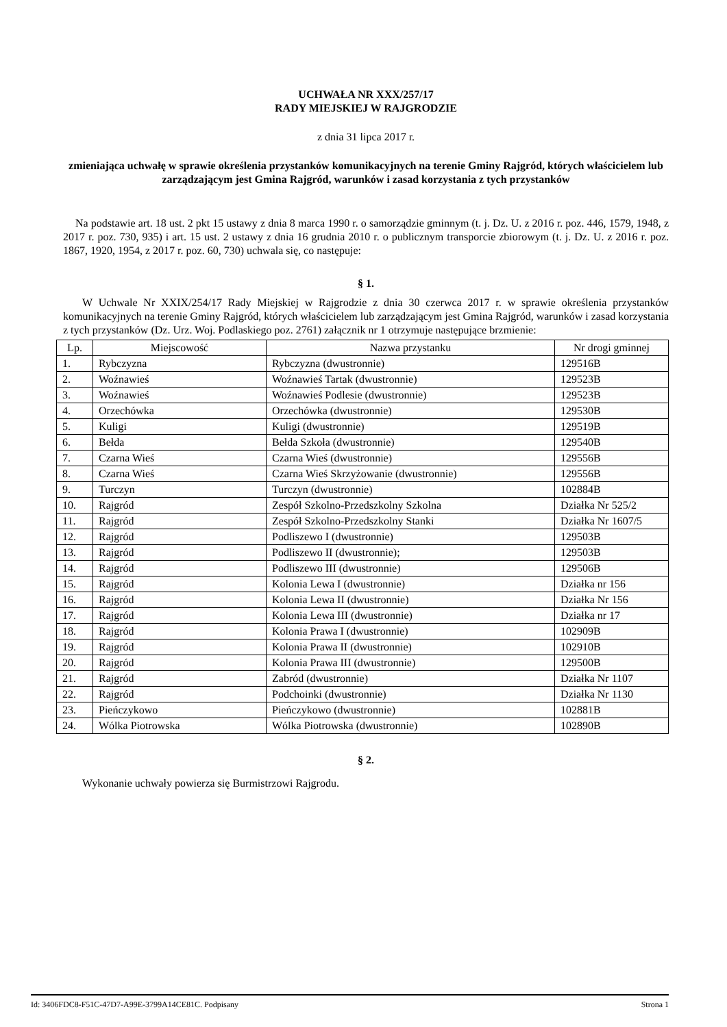UCHWAŁA NR XXX/257/17
RADY MIEJSKIEJ W RAJGRODZIE
z dnia 31 lipca 2017 r.
zmieniająca uchwałę w sprawie określenia przystanków komunikacyjnych na terenie Gminy Rajgród, których właścicielem lub zarządzającym jest Gmina Rajgród, warunków i zasad korzystania z tych przystanków
Na podstawie art. 18 ust. 2 pkt 15 ustawy z dnia 8 marca 1990 r. o samorządzie gminnym (t. j. Dz. U. z 2016 r. poz. 446, 1579, 1948, z 2017 r. poz. 730, 935) i art. 15 ust. 2 ustawy z dnia 16 grudnia 2010 r. o publicznym transporcie zbiorowym (t. j. Dz. U. z 2016 r. poz. 1867, 1920, 1954, z 2017 r. poz. 60, 730) uchwala się, co następuje:
§ 1.
W Uchwale Nr XXIX/254/17 Rady Miejskiej w Rajgrodzie z dnia 30 czerwca 2017 r. w sprawie określenia przystanków komunikacyjnych na terenie Gminy Rajgród, których właścicielem lub zarządzającym jest Gmina Rajgród, warunków i zasad korzystania z tych przystanków (Dz. Urz. Woj. Podlaskiego poz. 2761) załącznik nr 1 otrzymuje następujące brzmienie:
| Lp. | Miejscowość | Nazwa przystanku | Nr drogi gminnej |
| --- | --- | --- | --- |
| 1. | Rybczyzna | Rybczyzna (dwustronnie) | 129516B |
| 2. | Woźnawieś | Woźnawieś Tartak (dwustronnie) | 129523B |
| 3. | Woźnawieś | Woźnawieś Podlesie (dwustronnie) | 129523B |
| 4. | Orzechówka | Orzechówka (dwustronnie) | 129530B |
| 5. | Kuligi | Kuligi (dwustronnie) | 129519B |
| 6. | Bełda | Bełda Szkoła (dwustronnie) | 129540B |
| 7. | Czarna Wieś | Czarna Wieś (dwustronnie) | 129556B |
| 8. | Czarna Wieś | Czarna Wieś Skrzyżowanie (dwustronnie) | 129556B |
| 9. | Turczyn | Turczyn (dwustronnie) | 102884B |
| 10. | Rajgród | Zespół Szkolno-Przedszkolny Szkolna | Działka Nr 525/2 |
| 11. | Rajgród | Zespół Szkolno-Przedszkolny Stanki | Działka Nr 1607/5 |
| 12. | Rajgród | Podliszewo I (dwustronnie) | 129503B |
| 13. | Rajgród | Podliszewo II (dwustronnie); | 129503B |
| 14. | Rajgród | Podliszewo III (dwustronnie) | 129506B |
| 15. | Rajgród | Kolonia Lewa I (dwustronnie) | Działka nr 156 |
| 16. | Rajgród | Kolonia Lewa II (dwustronnie) | Działka Nr 156 |
| 17. | Rajgród | Kolonia Lewa III (dwustronnie) | Działka nr 17 |
| 18. | Rajgród | Kolonia Prawa I (dwustronnie) | 102909B |
| 19. | Rajgród | Kolonia Prawa II (dwustronnie) | 102910B |
| 20. | Rajgród | Kolonia Prawa III (dwustronnie) | 129500B |
| 21. | Rajgród | Zabród (dwustronnie) | Działka Nr 1107 |
| 22. | Rajgród | Podchoinki (dwustronnie) | Działka Nr 1130 |
| 23. | Pieńczykowo | Pieńczykowo (dwustronnie) | 102881B |
| 24. | Wólka Piotrowska | Wólka Piotrowska (dwustronnie) | 102890B |
§ 2.
Wykonanie uchwały powierza się Burmistrzowi Rajgrodu.
Id: 3406FDC8-F51C-47D7-A99E-3799A14CE81C. Podpisany Strona 1